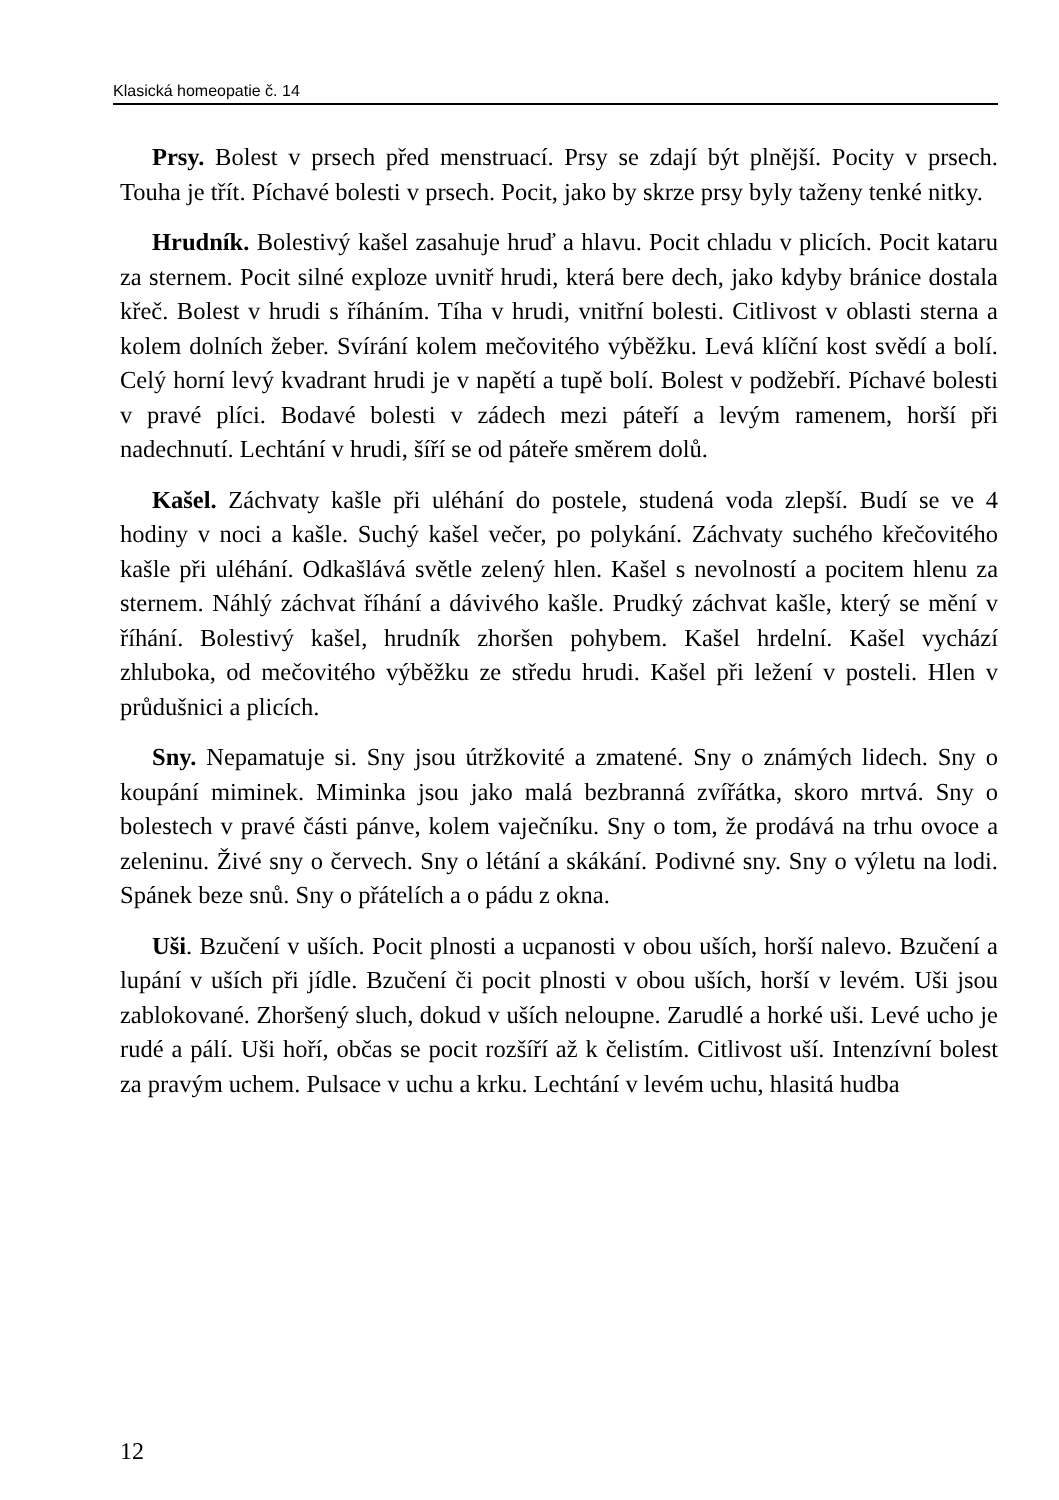Klasická homeopatie č. 14
Prsy. Bolest v prsech před menstruací. Prsy se zdají být plnější. Pocity v prsech. Touha je třít. Píchavé bolesti v prsech. Pocit, jako by skrze prsy byly taženy tenké nitky.
Hrudník. Bolestivý kašel zasahuje hruď a hlavu. Pocit chladu v plicích. Pocit kataru za sternem. Pocit silné exploze uvnitř hrudi, která bere dech, jako kdyby bránice dostala křeč. Bolest v hrudi s říháním. Tíha v hrudi, vnitřní bolesti. Citlivost v oblasti sterna a kolem dolních žeber. Svírání kolem mečovitého výběžku. Levá klíční kost svědí a bolí. Celý horní levý kvadrant hrudi je v napětí a tupě bolí. Bolest v podžebří. Píchavé bolesti v pravé plíci. Bodavé bolesti v zádech mezi páteří a levým ramenem, horší při nadechnutí. Lechtání v hrudi, šíří se od páteře směrem dolů.
Kašel. Záchvaty kašle při uléhání do postele, studená voda zlepší. Budí se ve 4 hodiny v noci a kašle. Suchý kašel večer, po polykání. Záchvaty suchého křečovitého kašle při uléhání. Odkašlává světle zelený hlen. Kašel s nevolností a pocitem hlenu za sternem. Náhlý záchvat říhání a dávivého kašle. Prudký záchvat kašle, který se mění v říhání. Bolestivý kašel, hrudník zhoršen pohybem. Kašel hrdelní. Kašel vychází zhluboka, od mečovitého výběžku ze středu hrudi. Kašel při ležení v posteli. Hlen v průdušnici a plicích.
Sny. Nepamatuje si. Sny jsou útržkovité a zmatené. Sny o známých lidech. Sny o koupání miminek. Miminka jsou jako malá bezbranná zvířátka, skoro mrtvá. Sny o bolestech v pravé části pánve, kolem vaječníku. Sny o tom, že prodává na trhu ovoce a zeleninu. Živé sny o červech. Sny o létání a skákání. Podivné sny. Sny o výletu na lodi. Spánek beze snů. Sny o přátelích a o pádu z okna.
Uši. Bzučení v uších. Pocit plnosti a ucpanosti v obou uších, horší nalevo. Bzučení a lupání v uších při jídle. Bzučení či pocit plnosti v obou uších, horší v levém. Uši jsou zablokované. Zhoršený sluch, dokud v uších neloupne. Zarudlé a horké uši. Levé ucho je rudé a pálí. Uši hoří, občas se pocit rozšíří až k čelistím. Citlivost uší. Intenzívní bolest za pravým uchem. Pulsace v uchu a krku. Lechtání v levém uchu, hlasitá hudba
12